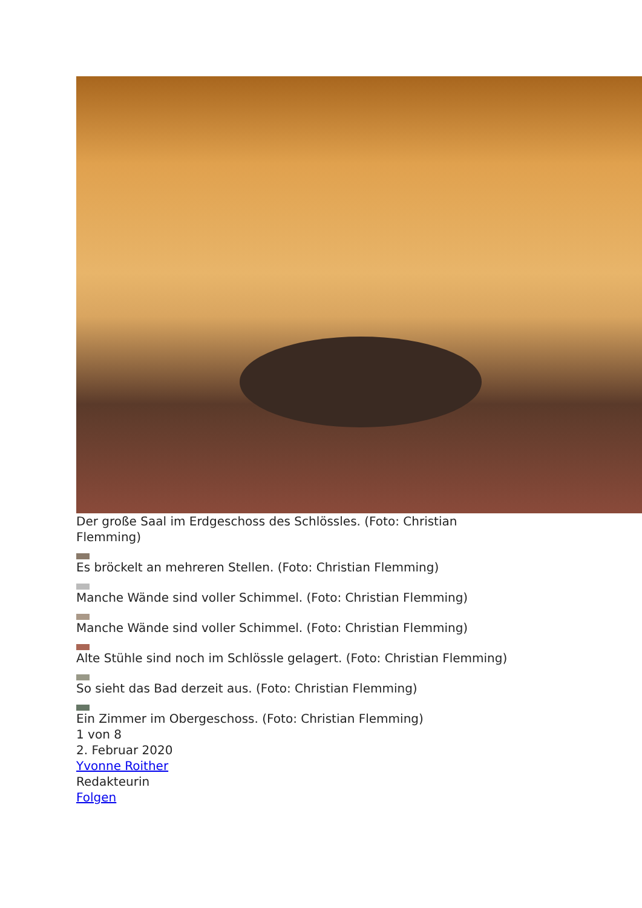Der große Saal im Erdgeschoss des Schlössles. (Foto: Christian
Flemming)
Es bröckelt an mehreren Stellen. (Foto: Christian Flemming)
Manche Wände sind voller Schimmel. (Foto: Christian Flemming)
Manche Wände sind voller Schimmel. (Foto: Christian Flemming)
Alte Stühle sind noch im Schlössle gelagert. (Foto: Christian Flemming)
So sieht das Bad derzeit aus. (Foto: Christian Flemming)
Ein Zimmer im Obergeschoss. (Foto: Christian Flemming)
1 von 8
2. Februar 2020
Yvonne Roither
Redakteurin
Folgen